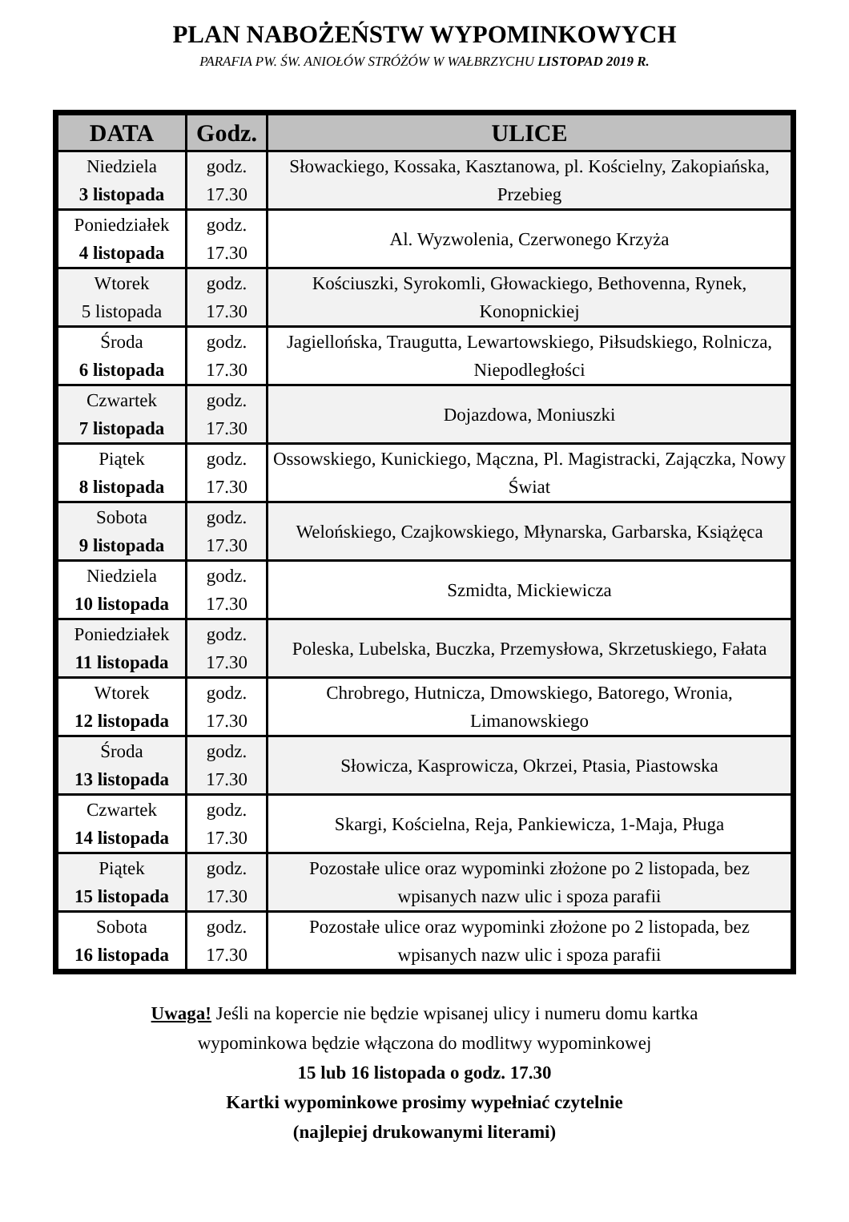PLAN NABOŻEŃSTW WYPOMINKOWYCH
PARAFIA PW. ŚW. ANIOŁÓW STRÓŻÓW W WAŁBRZYCHU LISTOPAD 2019 R.
| DATA | Godz. | ULICE |
| --- | --- | --- |
| Niedziela 3 listopada | godz. 17.30 | Słowackiego, Kossaka, Kasztanowa, pl. Kościelny, Zakopiańska, Przebieg |
| Poniedziałek 4 listopada | godz. 17.30 | Al. Wyzwolenia, Czerwonego Krzyża |
| Wtorek 5 listopada | godz. 17.30 | Kościuszki, Syrokomli, Głowackiego, Bethovenna, Rynek, Konopnickiej |
| Środa 6 listopada | godz. 17.30 | Jagiellońska, Traugutta, Lewartowskiego, Piłsudskiego, Rolnicza, Niepodległości |
| Czwartek 7 listopada | godz. 17.30 | Dojazdowa, Moniuszki |
| Piątek 8 listopada | godz. 17.30 | Ossowskiego, Kunickiego, Mączna, Pl. Magistracki, Zajączka, Nowy Świat |
| Sobota 9 listopada | godz. 17.30 | Welońskiego, Czajkowskiego, Młynarska, Garbarska, Książęca |
| Niedziela 10 listopada | godz. 17.30 | Szmidta, Mickiewicza |
| Poniedziałek 11 listopada | godz. 17.30 | Poleska, Lubelska, Buczka, Przemysłowa, Skrzetuskiego, Fałata |
| Wtorek 12 listopada | godz. 17.30 | Chrobrego, Hutnicza, Dmowskiego, Batorego, Wronia, Limanowskiego |
| Środa 13 listopada | godz. 17.30 | Słowicza, Kasprowicza, Okrzei, Ptasia, Piastowska |
| Czwartek 14 listopada | godz. 17.30 | Skargi, Kościelna, Reja, Pankiewicza, 1-Maja, Pługa |
| Piątek 15 listopada | godz. 17.30 | Pozostałe ulice oraz wypominki złożone po 2 listopada, bez wpisanych nazw ulic i spoza parafii |
| Sobota 16 listopada | godz. 17.30 | Pozostałe ulice oraz wypominki złożone po 2 listopada, bez wpisanych nazw ulic i spoza parafii |
Uwaga! Jeśli na kopercie nie będzie wpisanej ulicy i numeru domu kartka
wypominkowa będzie włączona do modlitwy wypominkowej
15 lub 16 listopada o godz. 17.30
Kartki wypominkowe prosimy wypełniać czytelnie
(najlepiej drukowanymi literami)